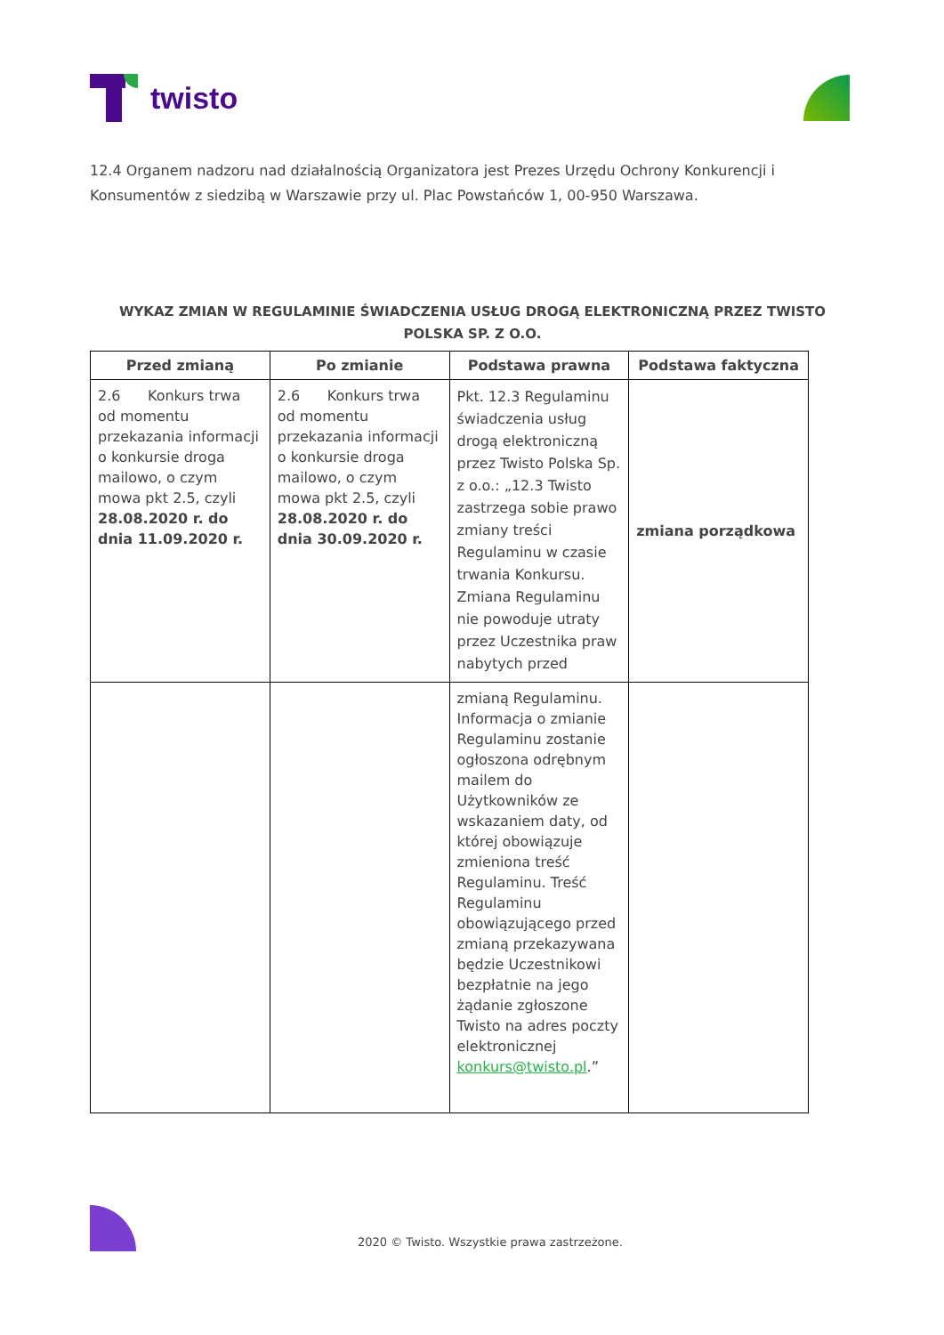twisto
12.4 Organem nadzoru nad działalnością Organizatora jest Prezes Urzędu Ochrony Konkurencji i Konsumentów z siedzibą w Warszawie przy ul. Plac Powstańców 1, 00-950 Warszawa.
WYKAZ ZMIAN W REGULAMINIE ŚWIADCZENIA USŁUG DROGĄ ELEKTRONICZNĄ PRZEZ TWISTO POLSKA SP. Z O.O.
| Przed zmianą | Po zmianie | Podstawa prawna | Podstawa faktyczna |
| --- | --- | --- | --- |
| 2.6 Konkurs trwa od momentu przekazania informacji o konkursie droga mailowo, o czym mowa pkt 2.5, czyli 28.08.2020 r. do dnia 11.09.2020 r. | 2.6 Konkurs trwa od momentu przekazania informacji o konkursie droga mailowo, o czym mowa pkt 2.5, czyli 28.08.2020 r. do dnia 30.09.2020 r. | Pkt. 12.3 Regulaminu świadczenia usług drogą elektroniczną przez Twisto Polska Sp. z o.o.: „12.3 Twisto zastrzega sobie prawo zmiany treści Regulaminu w czasie trwania Konkursu. Zmiana Regulaminu nie powoduje utraty przez Uczestnika praw nabytych przed | zmiana porządkowa |
| | | zmianą Regulaminu. Informacja o zmianie Regulaminu zostanie ogłoszona odrębnym mailem do Użytkowników ze wskazaniem daty, od której obowiązuje zmieniona treść Regulaminu. Treść Regulaminu obowiązującego przed zmianą przekazywana będzie Uczestnikowi bezpłatnie na jego żądanie zgłoszone Twisto na adres poczty elektronicznej konkurs@twisto.pl .” | |
2020 © Twisto. Wszystkie prawa zastrzeżone.